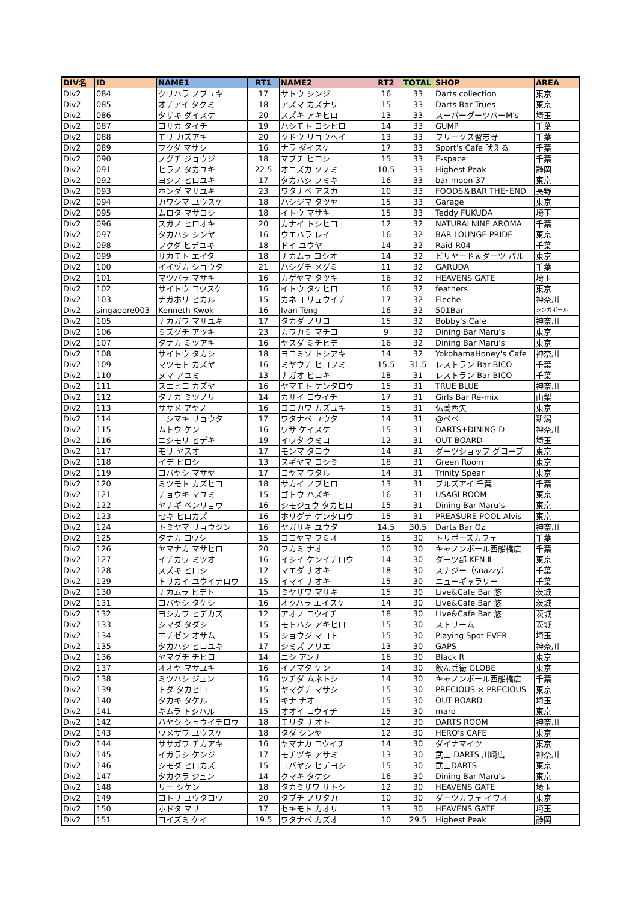| DIV名 | ID | NAME1 | RT1 | NAME2 | RT2 | TOTAL | SHOP | AREA |
| --- | --- | --- | --- | --- | --- | --- | --- | --- |
| Div2 | 084 | クリハラ ノブユキ | 17 | サトウ シンジ | 16 | 33 | Darts collection | 東京 |
| Div2 | 085 | オチアイ タクミ | 18 | アズマ カズナリ | 15 | 33 | Darts Bar Trues | 東京 |
| Div2 | 086 | タザキ ダイスケ | 20 | スズキ アキヒロ | 13 | 33 | スーパーダーツバーM's | 埼玉 |
| Div2 | 087 | コサカ タイチ | 19 | ハシモト ヨシヒロ | 14 | 33 | GUMP | 千葉 |
| Div2 | 088 | モリ カズアキ | 20 | クドウ リョウヘイ | 13 | 33 | フリークス習志野 | 千葉 |
| Div2 | 089 | フクダ マサシ | 16 | ナラ ダイスケ | 17 | 33 | Sport's Cafe 吠える | 千葉 |
| Div2 | 090 | ノグチ ジョウジ | 18 | マブチ ヒロシ | 15 | 33 | E-space | 千葉 |
| Div2 | 091 | ヒラノ タカユキ | 22.5 | オニズカ ソノミ | 10.5 | 33 | Highest Peak | 静岡 |
| Div2 | 092 | ヨシノ ヒロユキ | 17 | タカハシ フミキ | 16 | 33 | bar moon 37 | 東京 |
| Div2 | 093 | ホンダ マサユキ | 23 | ワタナベ アスカ | 10 | 33 | FOODS＆BAR THE･END | 長野 |
| Div2 | 094 | カワシマ ユウスケ | 18 | ハシジマ タツヤ | 15 | 33 | Garage | 東京 |
| Div2 | 095 | ムロタ マサヨシ | 18 | イトウ マサキ | 15 | 33 | Teddy FUKUDA | 埼玉 |
| Div2 | 096 | スガノ ヒロオキ | 20 | カナイ トシヒコ | 12 | 32 | NATURALNINE AROMA | 千葉 |
| Div2 | 097 | タカハシ シンヤ | 16 | ウエハラ レイ | 16 | 32 | BAR LOUNGE PRIDE | 東京 |
| Div2 | 098 | フクダ ヒデユキ | 18 | ドイ ユウヤ | 14 | 32 | Raid-R04 | 千葉 |
| Div2 | 099 | サカモト エイタ | 18 | ナカムラ ヨシオ | 14 | 32 | ビリヤード＆ダーツ パル | 東京 |
| Div2 | 100 | イイヅカ ショウタ | 21 | ハシグチ メグミ | 11 | 32 | GARUDA | 千葉 |
| Div2 | 101 | マツバラ マサキ | 16 | カゲヤマ タツキ | 16 | 32 | HEAVENS GATE | 埼玉 |
| Div2 | 102 | サイトウ コウスケ | 16 | イトウ タケヒロ | 16 | 32 | feathers | 東京 |
| Div2 | 103 | ナガホリ ヒカル | 15 | カネコ リュウイチ | 17 | 32 | Fleche | 神奈川 |
| Div2 | singapore003 | Kenneth Kwok | 16 | Ivan Teng | 16 | 32 | 501Bar | シンガポール |
| Div2 | 105 | ナカガワ マサユキ | 17 | タカダ ノリコ | 15 | 32 | Bobby's Cafe | 神奈川 |
| Div2 | 106 | ミズグチ アツキ | 23 | カワカミ マチコ | 9 | 32 | Dining Bar Maru's | 東京 |
| Div2 | 107 | タナカ ミツアキ | 16 | ヤスダ ミチヒデ | 16 | 32 | Dining Bar Maru's | 東京 |
| Div2 | 108 | サイトウ タカシ | 18 | ヨコミゾ トシアキ | 14 | 32 | YokohamaHoney's Cafe | 神奈川 |
| Div2 | 109 | マツモト カズヤ | 16 | ミヤウチ ヒロフミ | 15.5 | 31.5 | レストラン Bar BICO | 千葉 |
| Div2 | 110 | ヌマ アユミ | 13 | ナガオ ヒロキ | 18 | 31 | レストラン Bar BICO | 千葉 |
| Div2 | 111 | スエヒロ カズヤ | 16 | ヤマモト ケンタロウ | 15 | 31 | TRUE BLUE | 神奈川 |
| Div2 | 112 | タナカ ミツノリ | 14 | カサイ コウイチ | 17 | 31 | Girls Bar Re-mix | 山梨 |
| Div2 | 113 | ササメ アヤノ | 16 | ヨコカワ カズユキ | 15 | 31 | 仏蘭西矢 | 東京 |
| Div2 | 114 | ニシマキ リョウタ | 17 | ワタナベ ユウタ | 14 | 31 | @べべ | 新潟 |
| Div2 | 115 | ムトウ ケン | 16 | ワサ ケイスケ | 15 | 31 | DARTS+DINING D | 神奈川 |
| Div2 | 116 | ニシモリ ヒデキ | 19 | イワタ クミコ | 12 | 31 | OUT BOARD | 埼玉 |
| Div2 | 117 | モリ ヤスオ | 17 | モンマ タロウ | 14 | 31 | ダーツショップ グローブ | 東京 |
| Div2 | 118 | イデ ヒロシ | 13 | スギヤマ ヨシミ | 18 | 31 | Green Room | 東京 |
| Div2 | 119 | コバヤシ マサヤ | 17 | コヤマ ワタル | 14 | 31 | Trinity Spear | 東京 |
| Div2 | 120 | ミツモト カズヒコ | 18 | サカイ ノブヒロ | 13 | 31 | ブルズアイ 千葉 | 千葉 |
| Div2 | 121 | チョウキ マユミ | 15 | ゴトウ ハズキ | 16 | 31 | USAGI ROOM | 東京 |
| Div2 | 122 | ヤナギ ベンリョウ | 16 | シモジュウ タカヒロ | 15 | 31 | Dining Bar Maru's | 東京 |
| Div2 | 123 | セキ ヒロカズ | 16 | ホリグチ ケンタロウ | 15 | 31 | PREASURE POOL Alvis | 東京 |
| Div2 | 124 | トミヤマ リョウジン | 16 | ヤガサキ ユウタ | 14.5 | 30.5 | Darts Bar Oz | 神奈川 |
| Div2 | 125 | タナカ コウシ | 15 | ヨコヤマ フミオ | 15 | 30 | トリポーズカフェ | 千葉 |
| Div2 | 126 | ヤマナカ マサヒロ | 20 | フカミ ナオ | 10 | 30 | キャノンボール西船橋店 | 千葉 |
| Div2 | 127 | イチカワ ミツオ | 16 | イシイ ケンイチロウ | 14 | 30 | ダーツ部 KEN Ⅱ | 東京 |
| Div2 | 128 | スズキ ヒロシ | 12 | マエダ ナオキ | 18 | 30 | スナジー（snazzy） | 千葉 |
| Div2 | 129 | トリカイ ユウイチロウ | 15 | イマイ ナオキ | 15 | 30 | ニューギャラリー | 千葉 |
| Div2 | 130 | ナカムラ ヒデト | 15 | ミヤザワ マサキ | 15 | 30 | Live&Cafe Bar 悠 | 茨城 |
| Div2 | 131 | コバヤシ タケシ | 16 | オクハラ エイスケ | 14 | 30 | Live&Cafe Bar 悠 | 茨城 |
| Div2 | 132 | ヨシカワ ヒデカズ | 12 | アオノ コウイチ | 18 | 30 | Live&Cafe Bar 悠 | 茨城 |
| Div2 | 133 | シマダ タダシ | 15 | モトハシ アキヒロ | 15 | 30 | ストリーム | 茨城 |
| Div2 | 134 | エチゼン オサム | 15 | ショウジ マコト | 15 | 30 | Playing Spot EVER | 埼玉 |
| Div2 | 135 | タカハシ ヒロユキ | 17 | シミズ ノリエ | 13 | 30 | GAPS | 神奈川 |
| Div2 | 136 | ヤマグチ チヒロ | 14 | ニシ アンナ | 16 | 30 | Black R | 東京 |
| Div2 | 137 | オオヤ マサユキ | 16 | イノマタ ケン | 14 | 30 | 飲ん兵衛 GLOBE | 東京 |
| Div2 | 138 | ミツハシ ジュン | 16 | ツチダ ムネトシ | 14 | 30 | キャノンボール西船橋店 | 千葉 |
| Div2 | 139 | トダ タカヒロ | 15 | ヤマグチ マサシ | 15 | 30 | PRECIOUS × PRECIOUS | 東京 |
| Div2 | 140 | タカキ タケル | 15 | キナ ナオ | 15 | 30 | OUT BOARD | 埼玉 |
| Div2 | 141 | キムラ トシハル | 15 | オオイ コウイチ | 15 | 30 | maro | 東京 |
| Div2 | 142 | ハヤシ シュウイチロウ | 18 | モリタ ナオト | 12 | 30 | DARTS ROOM | 神奈川 |
| Div2 | 143 | ウメザワ ユウスケ | 18 | タダ シンヤ | 12 | 30 | HERO's CAFE | 東京 |
| Div2 | 144 | ササガワ チカアキ | 16 | ヤマナカ コウイチ | 14 | 30 | ダイナマイツ | 東京 |
| Div2 | 145 | イガラシ ケンジ | 17 | モチヅキ アサミ | 13 | 30 | 武士 DARTS 川崎店 | 神奈川 |
| Div2 | 146 | シモダ ヒロカズ | 15 | コバヤシ ヒデヨシ | 15 | 30 | 武士DARTS | 東京 |
| Div2 | 147 | タカクラ ジュン | 14 | クマキ タケシ | 16 | 30 | Dining Bar Maru's | 東京 |
| Div2 | 148 | リー シケン | 18 | タカミザワ サトシ | 12 | 30 | HEAVENS GATE | 埼玉 |
| Div2 | 149 | コトリ ユウタロウ | 20 | タブチ ノリタカ | 10 | 30 | ダーツカフェ イワオ | 東京 |
| Div2 | 150 | ホドタ マリ | 17 | セキモト カオリ | 13 | 30 | HEAVENS GATE | 埼玉 |
| Div2 | 151 | コイズミ ケイ | 19.5 | ワタナベ カズオ | 10 | 29.5 | Highest Peak | 静岡 |